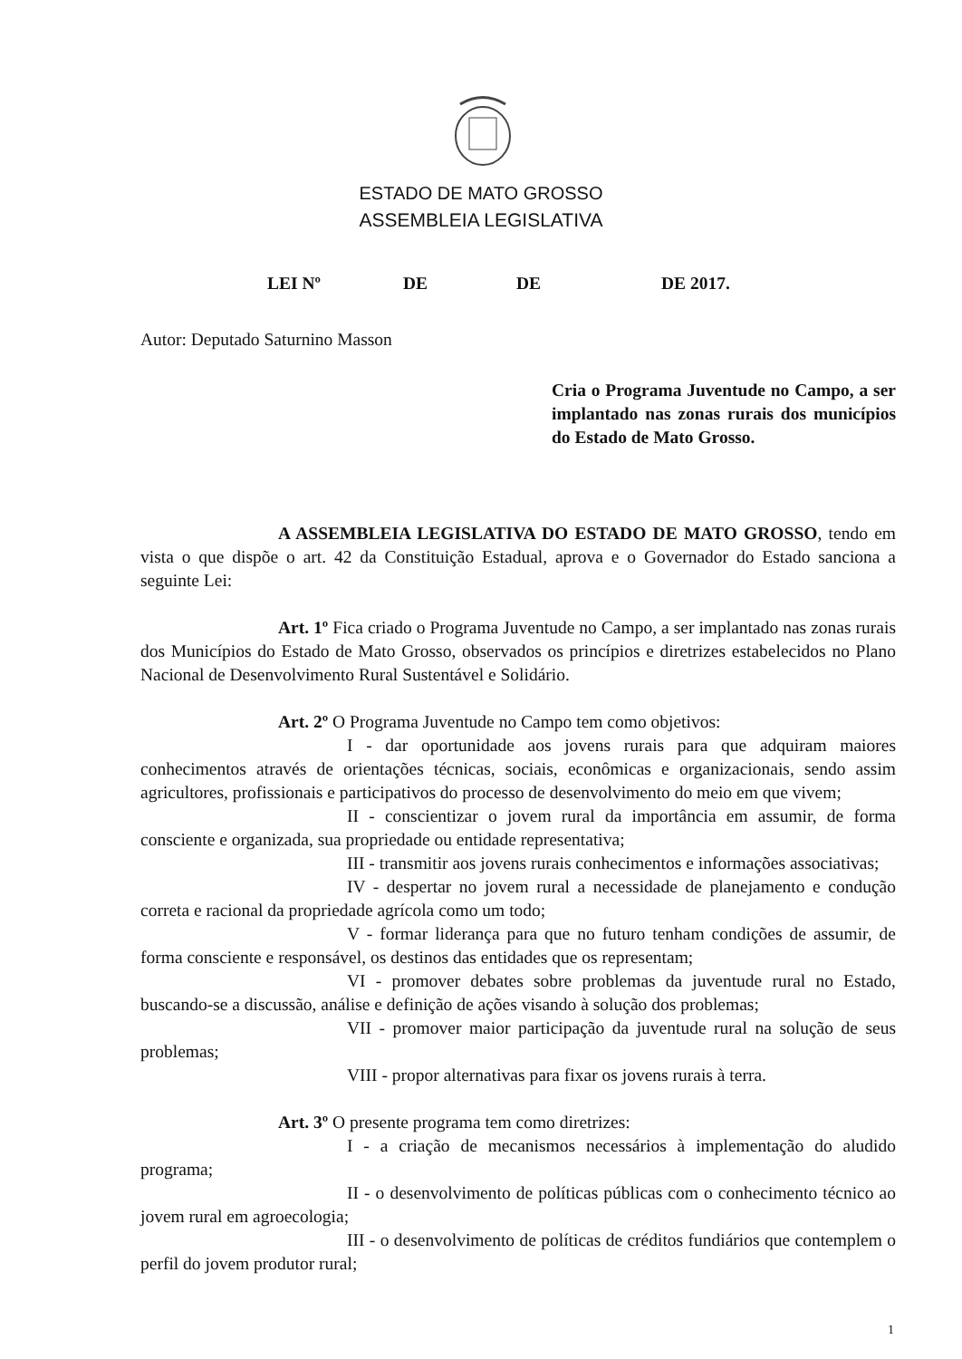ESTADO DE MATO GROSSO
ASSEMBLEIA LEGISLATIVA
LEI Nº DE DE DE 2017.
Autor: Deputado Saturnino Masson
Cria o Programa Juventude no Campo, a ser implantado nas zonas rurais dos municípios do Estado de Mato Grosso.
A ASSEMBLEIA LEGISLATIVA DO ESTADO DE MATO GROSSO, tendo em vista o que dispõe o art. 42 da Constituição Estadual, aprova e o Governador do Estado sanciona a seguinte Lei:
Art. 1º Fica criado o Programa Juventude no Campo, a ser implantado nas zonas rurais dos Municípios do Estado de Mato Grosso, observados os princípios e diretrizes estabelecidos no Plano Nacional de Desenvolvimento Rural Sustentável e Solidário.
Art. 2º O Programa Juventude no Campo tem como objetivos:
I - dar oportunidade aos jovens rurais para que adquiram maiores conhecimentos através de orientações técnicas, sociais, econômicas e organizacionais, sendo assim agricultores, profissionais e participativos do processo de desenvolvimento do meio em que vivem;
II - conscientizar o jovem rural da importância em assumir, de forma consciente e organizada, sua propriedade ou entidade representativa;
III - transmitir aos jovens rurais conhecimentos e informações associativas;
IV - despertar no jovem rural a necessidade de planejamento e condução correta e racional da propriedade agrícola como um todo;
V - formar liderança para que no futuro tenham condições de assumir, de forma consciente e responsável, os destinos das entidades que os representam;
VI - promover debates sobre problemas da juventude rural no Estado, buscando-se a discussão, análise e definição de ações visando à solução dos problemas;
VII - promover maior participação da juventude rural na solução de seus problemas;
VIII - propor alternativas para fixar os jovens rurais à terra.
Art. 3º O presente programa tem como diretrizes:
I - a criação de mecanismos necessários à implementação do aludido programa;
II - o desenvolvimento de políticas públicas com o conhecimento técnico ao jovem rural em agroecologia;
III - o desenvolvimento de políticas de créditos fundiários que contemplem o perfil do jovem produtor rural;
1